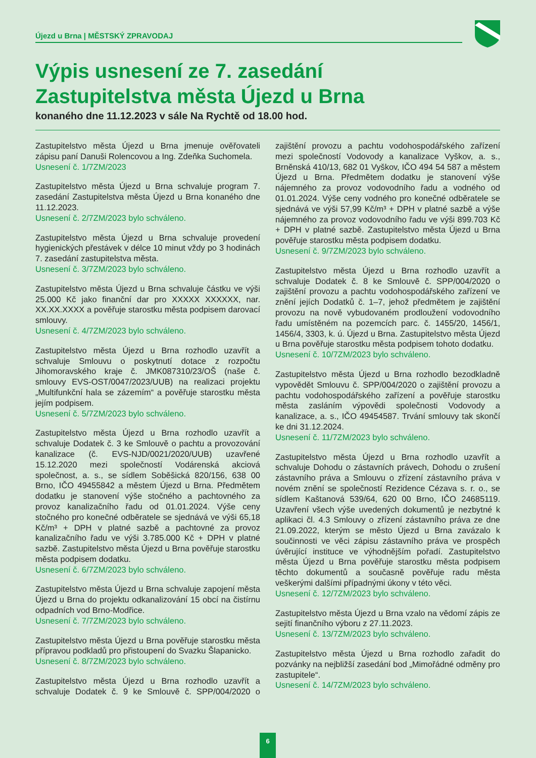Újezd u Brna | MĚSTSKÝ ZPRAVODAJ
Výpis usnesení ze 7. zasedání
Zastupitelstva města Újezd u Brna
konaného dne 11.12.2023 v sále Na Rychtě od 18.00 hod.
Zastupitelstvo města Újezd u Brna jmenuje ověřovateli zápisu paní Danuši Rolencovou a Ing. Zdeňka Suchomela.
Usnesení č. 1/7ZM/2023
Zastupitelstvo města Újezd u Brna schvaluje program 7. zasedání Zastupitelstva města Újezd u Brna konaného dne 11.12.2023.
Usnesení č. 2/7ZM/2023 bylo schváleno.
Zastupitelstvo města Újezd u Brna schvaluje provedení hygienických přestávek v délce 10 minut vždy po 3 hodinách 7. zasedání zastupitelstva města.
Usnesení č. 3/7ZM/2023 bylo schváleno.
Zastupitelstvo města Újezd u Brna schvaluje částku ve výši 25.000 Kč jako finanční dar pro XXXXX XXXXXX, nar. XX.XX.XXXX a pověřuje starostku města podpisem darovací smlouvy.
Usnesení č. 4/7ZM/2023 bylo schváleno.
Zastupitelstvo města Újezd u Brna rozhodlo uzavřít a schvaluje Smlouvu o poskytnutí dotace z rozpočtu Jihomoravského kraje č. JMK087310/23/OŠ (naše č. smlouvy EVS-OST/0047/2023/UUB) na realizaci projektu „Multifunkční hala se zázemím“ a pověřuje starostku města jejím podpisem.
Usnesení č. 5/7ZM/2023 bylo schváleno.
Zastupitelstvo města Újezd u Brna rozhodlo uzavřít a schvaluje Dodatek č. 3 ke Smlouvě o pachtu a provozování kanalizace (č. EVS-NJD/0021/2020/UUB) uzavřené 15.12.2020 mezi společností Vodárenská akciová společnost, a. s., se sídlem Soběšická 820/156, 638 00 Brno, IČO 49455842 a městem Újezd u Brna. Předmětem dodatku je stanovení výše stočného a pachtovného za provoz kanalizačního řadu od 01.01.2024. Výše ceny stočného pro konečné odběratele se sjednává ve výši 65,18 Kč/m³ + DPH v platné sazbě a pachtovné za provoz kanalizačního řadu ve výši 3.785.000 Kč + DPH v platné sazbě. Zastupitelstvo města Újezd u Brna pověřuje starostku města podpisem dodatku.
Usnesení č. 6/7ZM/2023 bylo schváleno.
Zastupitelstvo města Újezd u Brna schvaluje zapojení města Újezd u Brna do projektu odkanalizování 15 obcí na čistírnu odpadních vod Brno-Modřice.
Usnesení č. 7/7ZM/2023 bylo schváleno.
Zastupitelstvo města Újezd u Brna pověřuje starostku města přípravou podkladů pro přistoupení do Svazku Šlapanicko.
Usnesení č. 8/7ZM/2023 bylo schváleno.
Zastupitelstvo města Újezd u Brna rozhodlo uzavřít a schvaluje Dodatek č. 9 ke Smlouvě č. SPP/004/2020 o zajištění provozu a pachtu vodohospodářského zařízení mezi společností Vodovody a kanalizace Vyškov, a. s., Brněnská 410/13, 682 01 Vyškov, IČO 494 54 587 a městem Újezd u Brna. Předmětem dodatku je stanovení výše nájemného za provoz vodovodního řadu a vodného od 01.01.2024. Výše ceny vodného pro konečné odběratele se sjednává ve výši 57,99 Kč/m³ + DPH v platné sazbě a výše nájemného za provoz vodovodního řadu ve výši 899.703 Kč + DPH v platné sazbě. Zastupitelstvo města Újezd u Brna pověřuje starostku města podpisem dodatku.
Usnesení č. 9/7ZM/2023 bylo schváleno.
Zastupitelstvo města Újezd u Brna rozhodlo uzavřít a schvaluje Dodatek č. 8 ke Smlouvě č. SPP/004/2020 o zajištění provozu a pachtu vodohospodářského zařízení ve znění jejích Dodatků č. 1–7, jehož předmětem je zajištění provozu na nově vybudovaném prodloužení vodovodního řadu umístěném na pozemcích parc. č. 1455/20, 1456/1, 1456/4, 3303, k. ú. Újezd u Brna. Zastupitelstvo města Újezd u Brna pověřuje starostku města podpisem tohoto dodatku.
Usnesení č. 10/7ZM/2023 bylo schváleno.
Zastupitelstvo města Újezd u Brna rozhodlo bezodkladně vypovědět Smlouvu č. SPP/004/2020 o zajištění provozu a pachtu vodohospodářského zařízení a pověřuje starostku města zasláním výpovědi společnosti Vodovody a kanalizace, a. s., IČO 49454587. Trvání smlouvy tak skončí ke dni 31.12.2024.
Usnesení č. 11/7ZM/2023 bylo schváleno.
Zastupitelstvo města Újezd u Brna rozhodlo uzavřít a schvaluje Dohodu o zástavních právech, Dohodu o zrušení zástavního práva a Smlouvu o zřízení zástavního práva v novém znění se společností Rezidence Cézava s. r. o., se sídlem Kaštanová 539/64, 620 00 Brno, IČO 24685119. Uzavření všech výše uvedených dokumentů je nezbytné k aplikaci čl. 4.3 Smlouvy o zřízení zástavního práva ze dne 21.09.2022, kterým se město Újezd u Brna zavázalo k součinnosti ve věci zápisu zástavního práva ve prospěch úvěrující instituce ve výhodnějším pořadí. Zastupitelstvo města Újezd u Brna pověřuje starostku města podpisem těchto dokumentů a současně pověřuje radu města veškerými dalšími případnými úkony v této věci.
Usnesení č. 12/7ZM/2023 bylo schváleno.
Zastupitelstvo města Újezd u Brna vzalo na vědomí zápis ze sejití finančního výboru z 27.11.2023.
Usnesení č. 13/7ZM/2023 bylo schváleno.
Zastupitelstvo města Újezd u Brna rozhodlo zařadit do pozvánky na nejbližší zasedání bod „Mimořádné odměny pro zastupitele“.
Usnesení č. 14/7ZM/2023 bylo schváleno.
6